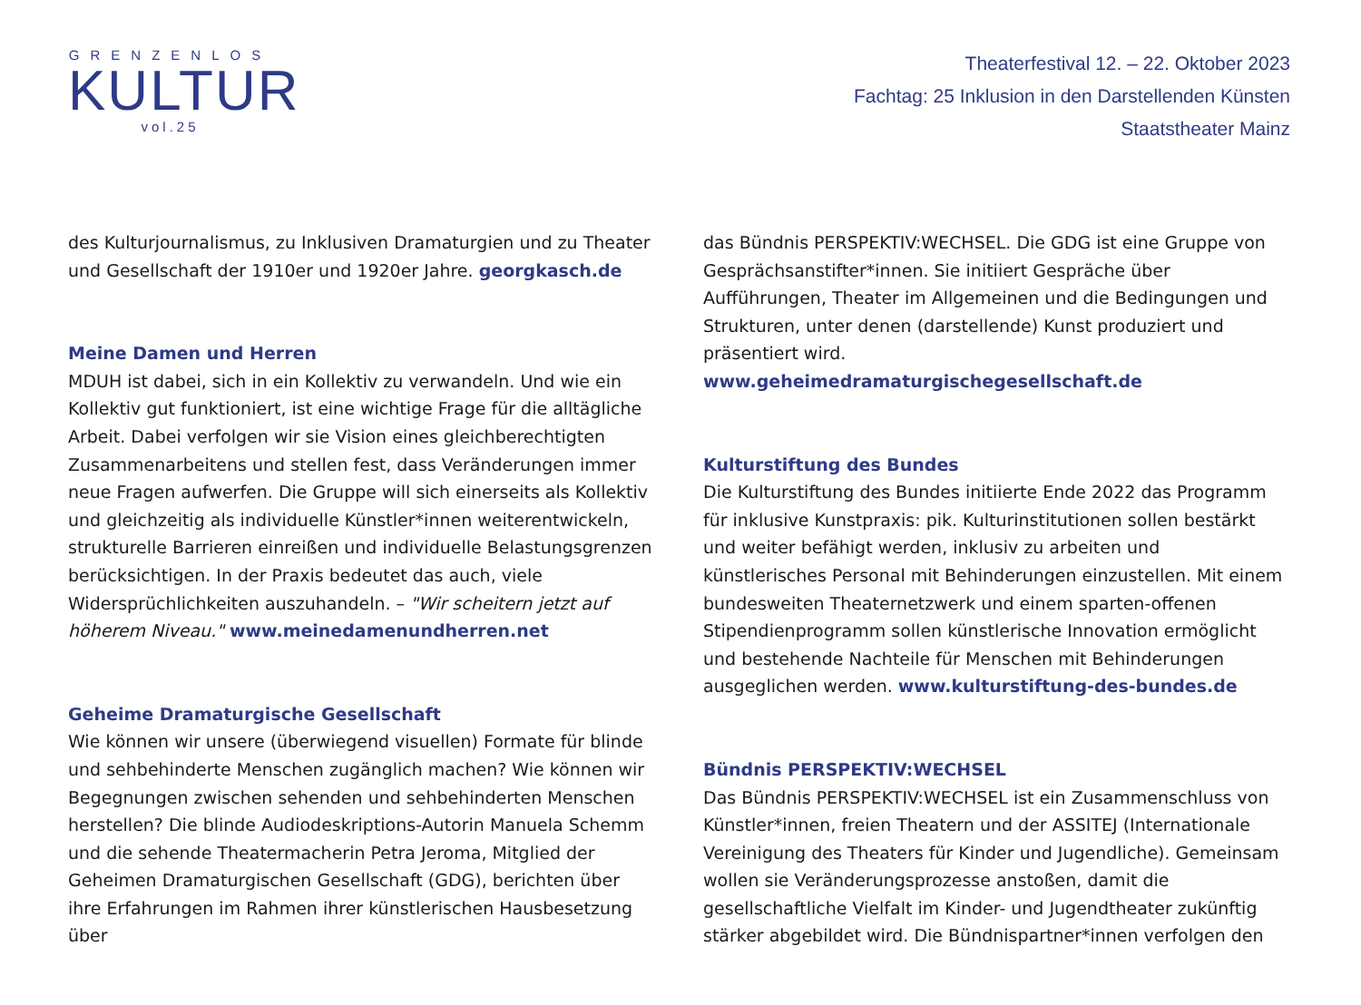GRENZENLOS
KULTUR
vol.25
Theaterfestival 12. – 22. Oktober 2023
Fachtag: 25 Inklusion in den Darstellenden Künsten
Staatstheater Mainz
des Kulturjournalismus, zu Inklusiven Dramaturgien und zu Theater und Gesellschaft der 1910er und 1920er Jahre. georgkasch.de
Meine Damen und Herren
MDUH ist dabei, sich in ein Kollektiv zu verwandeln. Und wie ein Kollektiv gut funktioniert, ist eine wichtige Frage für die alltägliche Arbeit. Dabei verfolgen wir sie Vision eines gleichberechtigten Zusammenarbeitens und stellen fest, dass Veränderungen immer neue Fragen aufwerfen. Die Gruppe will sich einerseits als Kollektiv und gleichzeitig als individuelle Künstler*innen weiterentwickeln, strukturelle Barrieren einreißen und individuelle Belastungsgrenzen berücksichtigen. In der Praxis bedeutet das auch, viele Widersprüchlichkeiten auszuhandeln. – "Wir scheitern jetzt auf höherem Niveau." www.meinedamenundherren.net
Geheime Dramaturgische Gesellschaft
Wie können wir unsere (überwiegend visuellen) Formate für blinde und sehbehinderte Menschen zugänglich machen? Wie können wir Begegnungen zwischen sehenden und sehbehinderten Menschen herstellen? Die blinde Audiodeskriptions-Autorin Manuela Schemm und die sehende Theatermacherin Petra Jeroma, Mitglied der Geheimen Dramaturgischen Gesellschaft (GDG), berichten über ihre Erfahrungen im Rahmen ihrer künstlerischen Hausbesetzung über
das Bündnis PERSPEKTIV:WECHSEL. Die GDG ist eine Gruppe von Gesprächsanstifter*innen. Sie initiiert Gespräche über Aufführungen, Theater im Allgemeinen und die Bedingungen und Strukturen, unter denen (darstellende) Kunst produziert und präsentiert wird. www.geheimedramaturgischegesellschaft.de
Kulturstiftung des Bundes
Die Kulturstiftung des Bundes initiierte Ende 2022 das Programm für inklusive Kunstpraxis: pik. Kulturinstitutionen sollen bestärkt und weiter befähigt werden, inklusiv zu arbeiten und künstlerisches Personal mit Behinderungen einzustellen. Mit einem bundesweiten Theaternetzwerk und einem sparten-offenen Stipendienprogramm sollen künstlerische Innovation ermöglicht und bestehende Nachteile für Menschen mit Behinderungen ausgeglichen werden. www.kulturstiftung-des-bundes.de
Bündnis PERSPEKTIV:WECHSEL
Das Bündnis PERSPEKTIV:WECHSEL ist ein Zusammenschluss von Künstler*innen, freien Theatern und der ASSITEJ (Internationale Vereinigung des Theaters für Kinder und Jugendliche). Gemeinsam wollen sie Veränderungsprozesse anstoßen, damit die gesellschaftliche Vielfalt im Kinder- und Jugendtheater zukünftig stärker abgebildet wird. Die Bündnispartner*innen verfolgen den